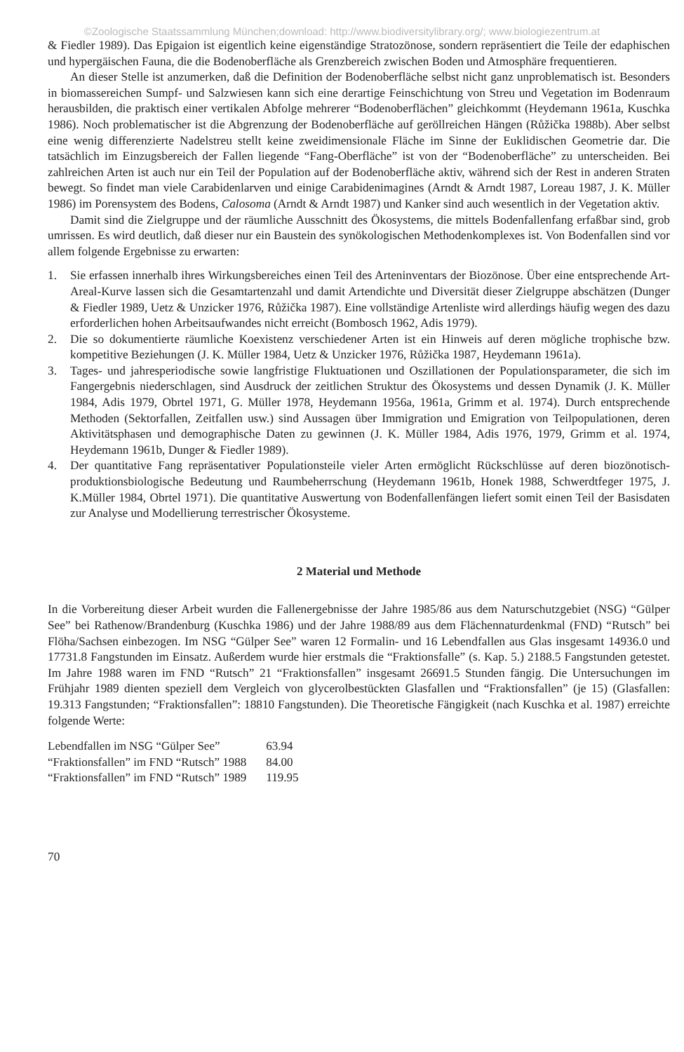©Zoologische Staatssammlung München;download: http://www.biodiversitylibrary.org/; www.biologiezentrum.at
& Fiedler 1989). Das Epigaion ist eigentlich keine eigenständige Stratozönose, sondern repräsentiert die Teile der edaphischen und hypergäischen Fauna, die die Bodenoberfläche als Grenzbereich zwischen Boden und Atmosphäre frequentieren.
An dieser Stelle ist anzumerken, daß die Definition der Bodenoberfläche selbst nicht ganz unproblematisch ist. Besonders in biomassereichen Sumpf- und Salzwiesen kann sich eine derartige Feinschichtung von Streu und Vegetation im Bodenraum herausbilden, die praktisch einer vertikalen Abfolge mehrerer “Bodenoberflächen” gleichkommt (Heydemann 1961a, Kuschka 1986). Noch problematischer ist die Abgrenzung der Bodenoberfläche auf geröllreichen Hängen (Růžička 1988b). Aber selbst eine wenig differenzierte Nadelstreu stellt keine zweidimensionale Fläche im Sinne der Euklidischen Geometrie dar. Die tatsächlich im Einzugsbereich der Fallen liegende “Fang-Oberfläche” ist von der “Bodenoberfläche” zu unterscheiden. Bei zahlreichen Arten ist auch nur ein Teil der Population auf der Bodenoberfläche aktiv, während sich der Rest in anderen Straten bewegt. So findet man viele Carabidenlarven und einige Carabidenimagines (Arndt & Arndt 1987, Loreau 1987, J. K. Müller 1986) im Porensystem des Bodens, Calosoma (Arndt & Arndt 1987) und Kanker sind auch wesentlich in der Vegetation aktiv.
Damit sind die Zielgruppe und der räumliche Ausschnitt des Ökosystems, die mittels Bodenfallenfang erfaßbar sind, grob umrissen. Es wird deutlich, daß dieser nur ein Baustein des synökologischen Methodenkomplexes ist. Von Bodenfallen sind vor allem folgende Ergebnisse zu erwarten:
1. Sie erfassen innerhalb ihres Wirkungsbereiches einen Teil des Arteninventars der Biozönose. Über eine entsprechende Art-Areal-Kurve lassen sich die Gesamtartenzahl und damit Artendichte und Diversität dieser Zielgruppe abschätzen (Dunger & Fiedler 1989, Uetz & Unzicker 1976, Růžička 1987). Eine vollständige Artenliste wird allerdings häufig wegen des dazu erforderlichen hohen Arbeitsaufwandes nicht erreicht (Bombosch 1962, Adis 1979).
2. Die so dokumentierte räumliche Koexistenz verschiedener Arten ist ein Hinweis auf deren mögliche trophische bzw. kompetitive Beziehungen (J. K. Müller 1984, Uetz & Unzicker 1976, Růžička 1987, Heydemann 1961a).
3. Tages- und jahresperiodische sowie langfristige Fluktuationen und Oszillationen der Populationsparameter, die sich im Fangergebnis niederschlagen, sind Ausdruck der zeitlichen Struktur des Ökosystems und dessen Dynamik (J. K. Müller 1984, Adis 1979, Obrtel 1971, G. Müller 1978, Heydemann 1956a, 1961a, Grimm et al. 1974). Durch entsprechende Methoden (Sektorfallen, Zeitfallen usw.) sind Aussagen über Immigration und Emigration von Teilpopulationen, deren Aktivitätsphasen und demographische Daten zu gewinnen (J. K. Müller 1984, Adis 1976, 1979, Grimm et al. 1974, Heydemann 1961b, Dunger & Fiedler 1989).
4. Der quantitative Fang repräsentativer Populationsteile vieler Arten ermöglicht Rückschlüsse auf deren biozönotisch-produktionsbiologische Bedeutung und Raumbeherrschung (Heydemann 1961b, Honek 1988, Schwerdtfeger 1975, J. K.Müller 1984, Obrtel 1971). Die quantitative Auswertung von Bodenfallenfängen liefert somit einen Teil der Basisdaten zur Analyse und Modellierung terrestrischer Ökosysteme.
2 Material und Methode
In die Vorbereitung dieser Arbeit wurden die Fallenergebnisse der Jahre 1985/86 aus dem Naturschutzgebiet (NSG) “Gülper See” bei Rathenow/Brandenburg (Kuschka 1986) und der Jahre 1988/89 aus dem Flächennaturdenkmal (FND) “Rutsch” bei Flöha/Sachsen einbezogen. Im NSG “Gülper See” waren 12 Formalin- und 16 Lebendfallen aus Glas insgesamt 14936.0 und 17731.8 Fangstunden im Einsatz. Außerdem wurde hier erstmals die “Fraktionsfalle” (s. Kap. 5.) 2188.5 Fangstunden getestet. Im Jahre 1988 waren im FND “Rutsch” 21 “Fraktionsfallen” insgesamt 26691.5 Stunden fängig. Die Untersuchungen im Frühjahr 1989 dienten speziell dem Vergleich von glycerolbestückten Glasfallen und “Fraktionsfallen” (je 15) (Glasfallen: 19.313 Fangstunden; “Fraktionsfallen”: 18810 Fangstunden). Die Theoretische Fängigkeit (nach Kuschka et al. 1987) erreichte folgende Werte:
| Lebendfallen im NSG “Gülper See” | 63.94 |
| “Fraktionsfallen” im FND “Rutsch” 1988 | 84.00 |
| “Fraktionsfallen” im FND “Rutsch” 1989 | 119.95 |
70